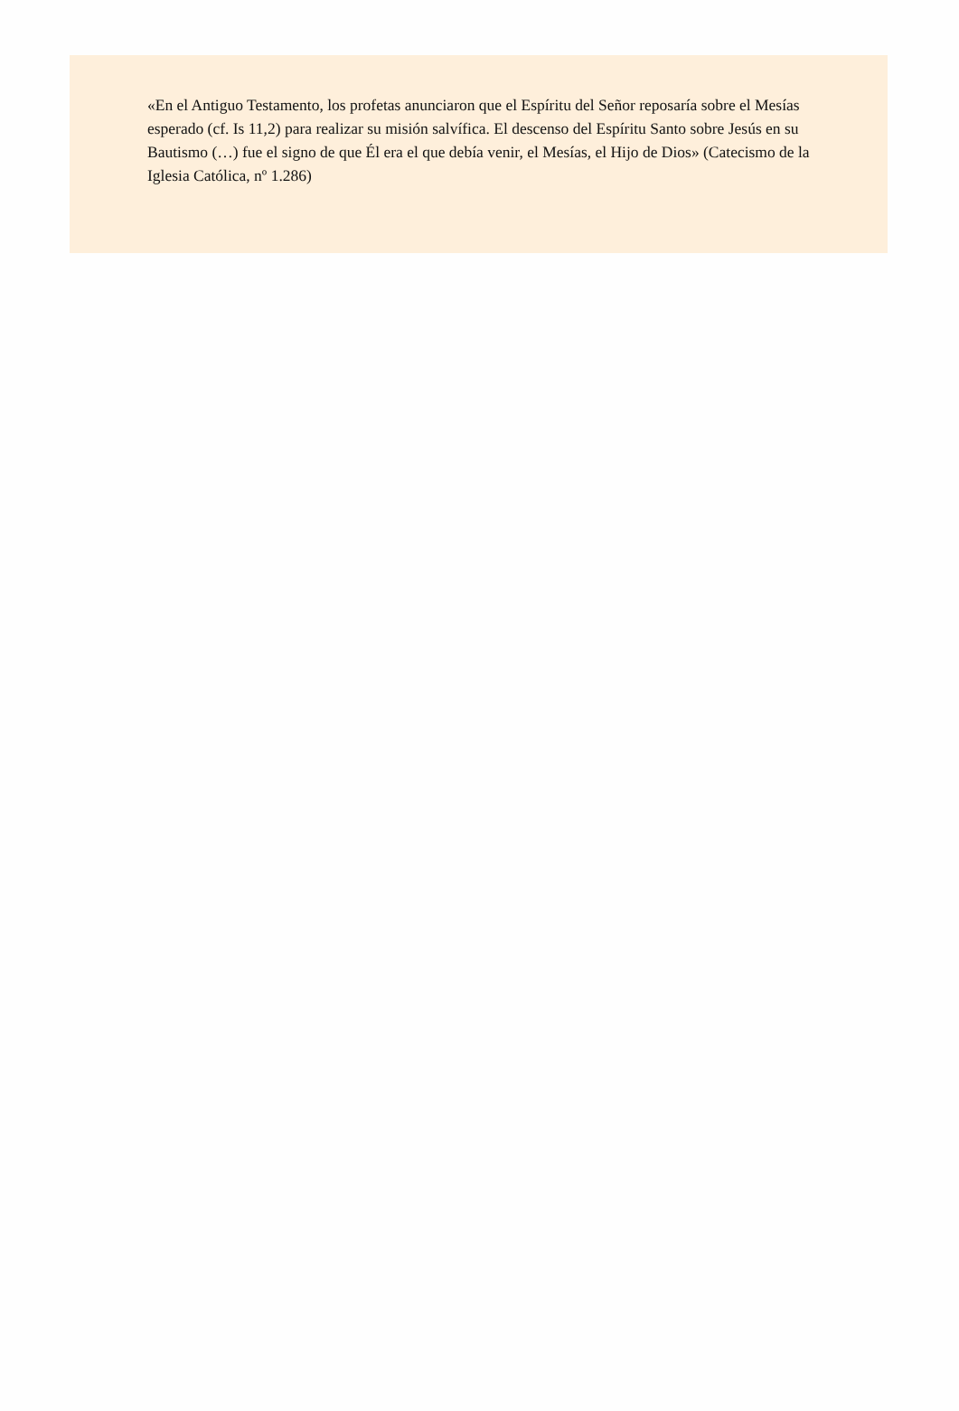«En el Antiguo Testamento, los profetas anunciaron que el Espíritu del Señor reposaría sobre el Mesías esperado (cf. Is 11,2) para realizar su misión salvífica. El descenso del Espíritu Santo sobre Jesús en su Bautismo (…) fue el signo de que Él era el que debía venir, el Mesías, el Hijo de Dios» (Catecismo de la Iglesia Católica, nº 1.286)